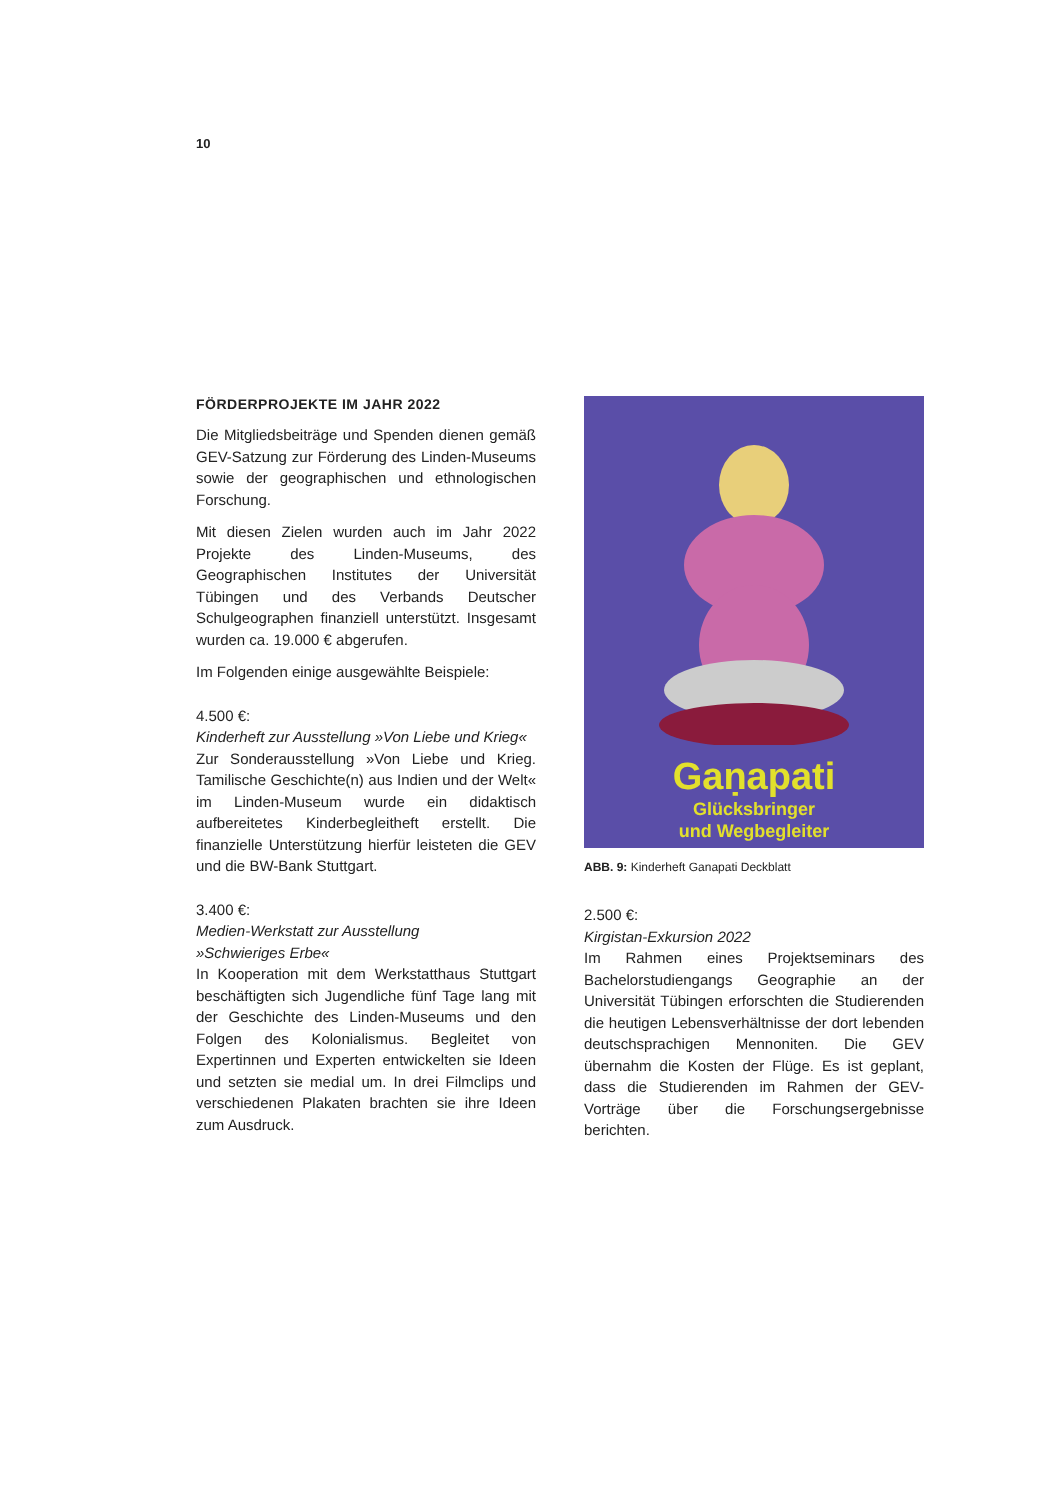10
FÖRDERPROJEKTE IM JAHR 2022
Die Mitgliedsbeiträge und Spenden dienen gemäß GEV-Satzung zur Förderung des Linden-Museums sowie der geographischen und ethnologischen Forschung.
Mit diesen Zielen wurden auch im Jahr 2022 Projekte des Linden-Museums, des Geographischen Institutes der Universität Tübingen und des Verbands Deutscher Schulgeographen finanziell unterstützt. Insgesamt wurden ca. 19.000 € abgerufen.
Im Folgenden einige ausgewählte Beispiele:
4.500 €:
Kinderheft zur Ausstellung »Von Liebe und Krieg«
Zur Sonderausstellung »Von Liebe und Krieg. Tamilische Geschichte(n) aus Indien und der Welt« im Linden-Museum wurde ein didaktisch aufbereitetes Kinderbegleitheft erstellt. Die finanzielle Unterstützung hierfür leisteten die GEV und die BW-Bank Stuttgart.
3.400 €:
Medien-Werkstatt zur Ausstellung
»Schwieriges Erbe«
In Kooperation mit dem Werkstatthaus Stuttgart beschäftigten sich Jugendliche fünf Tage lang mit der Geschichte des Linden-Museums und den Folgen des Kolonialismus. Begleitet von Expertinnen und Experten entwickelten sie Ideen und setzten sie medial um. In drei Filmclips und verschiedenen Plakaten brachten sie ihre Ideen zum Ausdruck.
Gaṇapati
Glücksbringer
und Wegbegleiter
ABB. 9: Kinderheft Ganapati Deckblatt
2.500 €:
Kirgistan-Exkursion 2022
Im Rahmen eines Projektseminars des Bachelorstudiengangs Geographie an der Universität Tübingen erforschten die Studierenden die heutigen Lebensverhältnisse der dort lebenden deutschsprachigen Mennoniten. Die GEV übernahm die Kosten der Flüge. Es ist geplant, dass die Studierenden im Rahmen der GEV-Vorträge über die Forschungsergebnisse berichten.